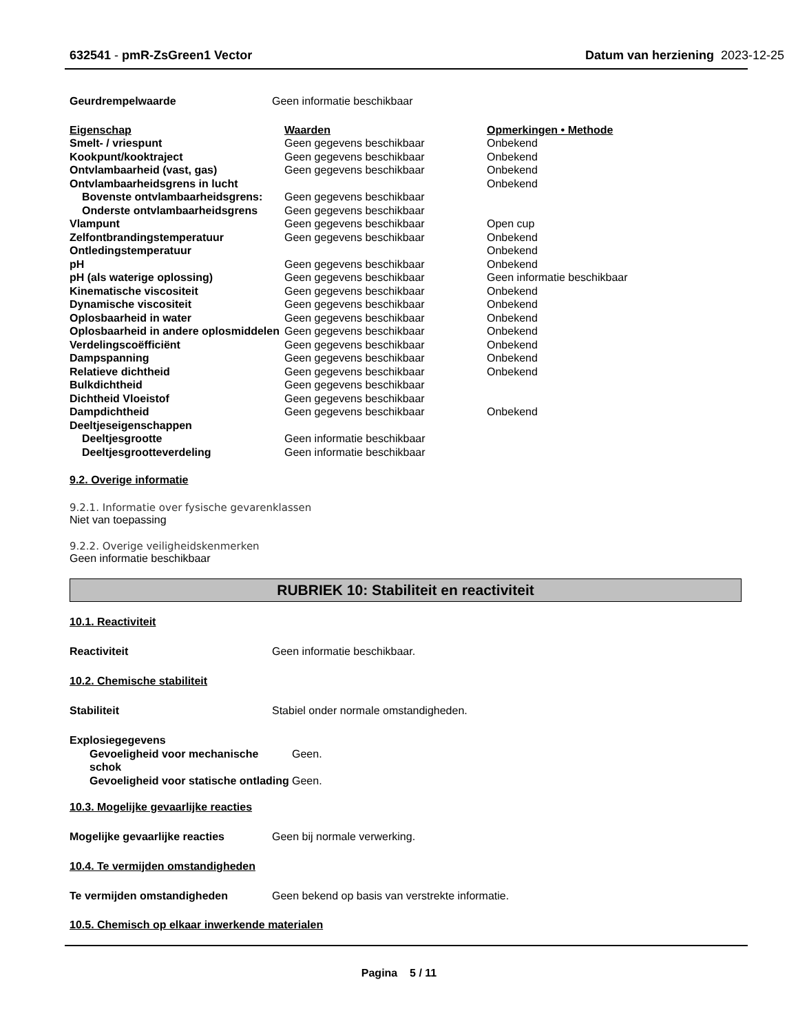632541 - pmR-ZsGreen1 Vector Datum van herziening 2023-12-25
| Geurdrempelwaarde | Geen informatie beschikbaar |
| Eigenschap | Waarden | Opmerkingen • Methode |
| Smelt- / vriespunt | Geen gegevens beschikbaar | Onbekend |
| Kookpunt/kooktraject | Geen gegevens beschikbaar | Onbekend |
| Ontvlambaarheid (vast, gas) | Geen gegevens beschikbaar | Onbekend |
| Ontvlambaarheidsgrens in lucht | | Onbekend |
| Bovenste ontvlambaarheidsgrens: | Geen gegevens beschikbaar | |
| Onderste ontvlambaarheidsgrens | Geen gegevens beschikbaar | |
| Vlampunt | Geen gegevens beschikbaar | Open cup |
| Zelfontbrandingstemperatuur | Geen gegevens beschikbaar | Onbekend |
| Ontledingstemperatuur | | Onbekend |
| pH | Geen gegevens beschikbaar | Onbekend |
| pH (als waterige oplossing) | Geen gegevens beschikbaar | Geen informatie beschikbaar |
| Kinematische viscositeit | Geen gegevens beschikbaar | Onbekend |
| Dynamische viscositeit | Geen gegevens beschikbaar | Onbekend |
| Oplosbaarheid in water | Geen gegevens beschikbaar | Onbekend |
| Oplosbaarheid in andere oplosmiddelen | Geen gegevens beschikbaar | Onbekend |
| Verdelingscoëfficiënt | Geen gegevens beschikbaar | Onbekend |
| Dampspanning | Geen gegevens beschikbaar | Onbekend |
| Relatieve dichtheid | Geen gegevens beschikbaar | Onbekend |
| Bulkdichtheid | Geen gegevens beschikbaar | |
| Dichtheid Vloeistof | Geen gegevens beschikbaar | |
| Dampdichtheid | Geen gegevens beschikbaar | Onbekend |
| Deeltjeseigenschappen | | |
| Deeltjesgrootte | Geen informatie beschikbaar | |
| Deeltjesgrootteverdeling | Geen informatie beschikbaar | |
9.2. Overige informatie
9.2.1. Informatie over fysische gevarenklassen
Niet van toepassing
9.2.2. Overige veiligheidskenmerken
Geen informatie beschikbaar
RUBRIEK 10: Stabiliteit en reactiviteit
10.1. Reactiviteit
| Reactiviteit | Geen informatie beschikbaar. |
10.2. Chemische stabiliteit
| Stabiliteit | Stabiel onder normale omstandigheden. |
| Explosiegegevens | |
| Gevoeligheid voor mechanische schok | Geen. |
| Gevoeligheid voor statische ontlading | Geen. |
10.3. Mogelijke gevaarlijke reacties
| Mogelijke gevaarlijke reacties | Geen bij normale verwerking. |
10.4. Te vermijden omstandigheden
| Te vermijden omstandigheden | Geen bekend op basis van verstrekte informatie. |
10.5. Chemisch op elkaar inwerkende materialen
Pagina 5 / 11